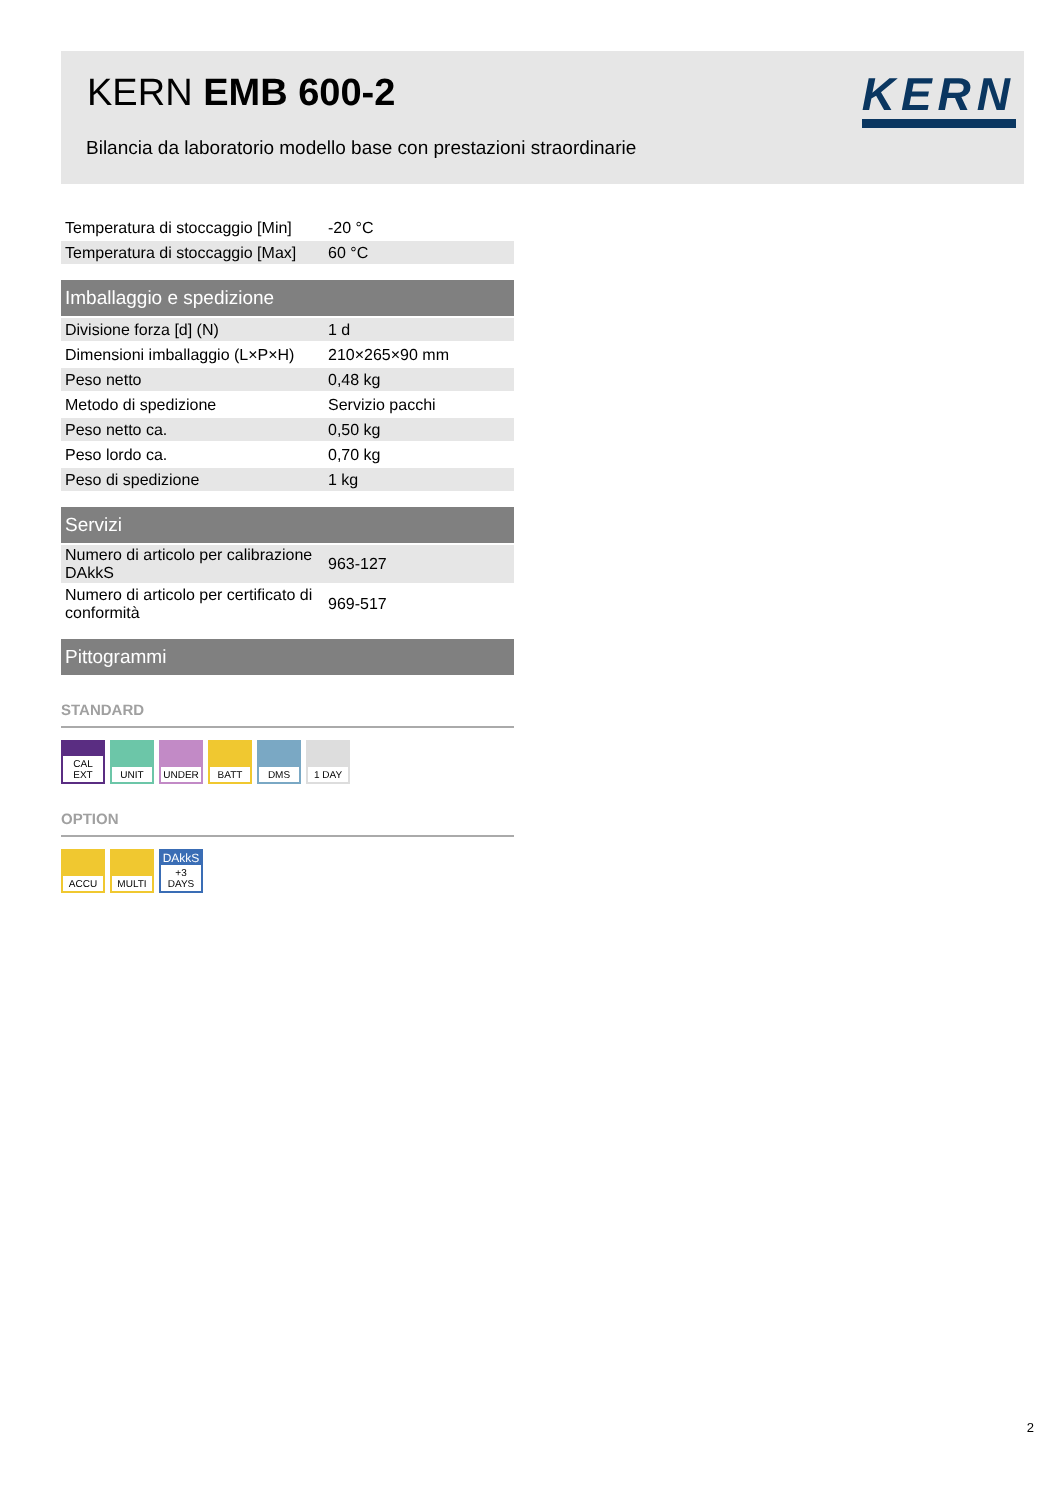KERN EMB 600-2
Bilancia da laboratorio modello base con prestazioni straordinarie
KERN
| Temperatura di stoccaggio [Min] | -20 °C |
| Temperatura di stoccaggio [Max] | 60 °C |
Imballaggio e spedizione
| Divisione forza [d] (N) | 1 d |
| Dimensioni imballaggio (L×P×H) | 210×265×90 mm |
| Peso netto | 0,48 kg |
| Metodo di spedizione | Servizio pacchi |
| Peso netto ca. | 0,50 kg |
| Peso lordo ca. | 0,70 kg |
| Peso di spedizione | 1 kg |
Servizi
| Numero di articolo per calibrazione DAkkS | 963-127 |
| Numero di articolo per certificato di conformità | 969-517 |
Pittogrammi
STANDARD
CAL EXT
UNIT UNDER
BATT DMS 1 DAY
OPTION
ACCU MULTI
DAkkS
+3 DAYS
2